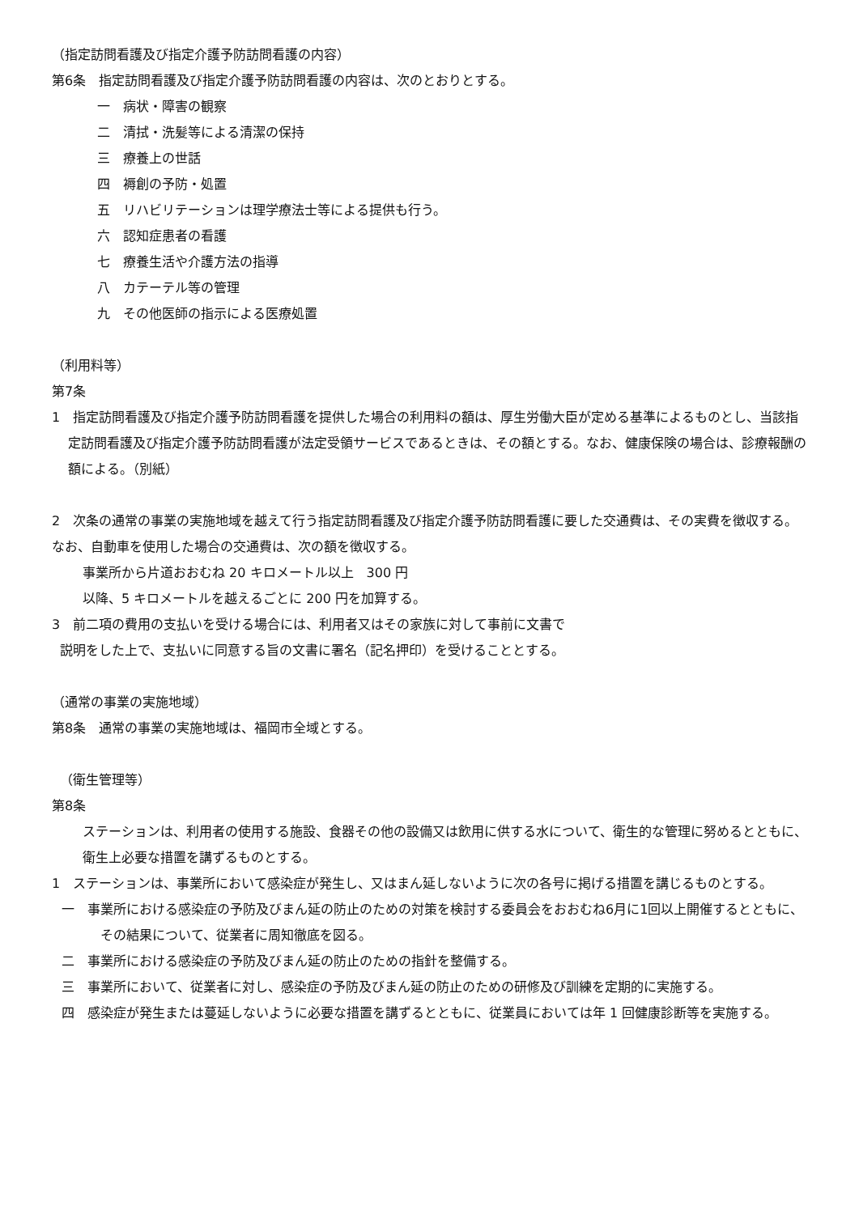（指定訪問看護及び指定介護予防訪問看護の内容）
第6条　指定訪問看護及び指定介護予防訪問看護の内容は、次のとおりとする。
一　病状・障害の観察
二　清拭・洗髪等による清潔の保持
三　療養上の世話
四　褥創の予防・処置
五　リハビリテーションは理学療法士等による提供も行う。
六　認知症患者の看護
七　療養生活や介護方法の指導
八　カテーテル等の管理
九　その他医師の指示による医療処置
（利用料等）
第7条
1　指定訪問看護及び指定介護予防訪問看護を提供した場合の利用料の額は、厚生労働大臣が定める基準によるものとし、当該指定訪問看護及び指定介護予防訪問看護が法定受領サービスであるときは、その額とする。なお、健康保険の場合は、診療報酬の額による。（別紙）
2　次条の通常の事業の実施地域を越えて行う指定訪問看護及び指定介護予防訪問看護に要した交通費は、その実費を徴収する。なお、自動車を使用した場合の交通費は、次の額を徴収する。
事業所から片道おおむね 20 キロメートル以上　300 円
以降、5 キロメートルを越えるごとに 200 円を加算する。
3　前二項の費用の支払いを受ける場合には、利用者又はその家族に対して事前に文書で
説明をした上で、支払いに同意する旨の文書に署名（記名押印）を受けることとする。
（通常の事業の実施地域）
第8条　通常の事業の実施地域は、福岡市全域とする。
（衛生管理等）
第8条
ステーションは、利用者の使用する施設、食器その他の設備又は飲用に供する水について、衛生的な管理に努めるとともに、衛生上必要な措置を講ずるものとする。
1　ステーションは、事業所において感染症が発生し、又はまん延しないように次の各号に掲げる措置を講じるものとする。
一　事業所における感染症の予防及びまん延の防止のための対策を検討する委員会をおおむね6月に1回以上開催するとともに、その結果について、従業者に周知徹底を図る。
二　事業所における感染症の予防及びまん延の防止のための指針を整備する。
三　事業所において、従業者に対し、感染症の予防及びまん延の防止のための研修及び訓練を定期的に実施する。
四　感染症が発生または蔓延しないように必要な措置を講ずるとともに、従業員においては年 1 回健康診断等を実施する。